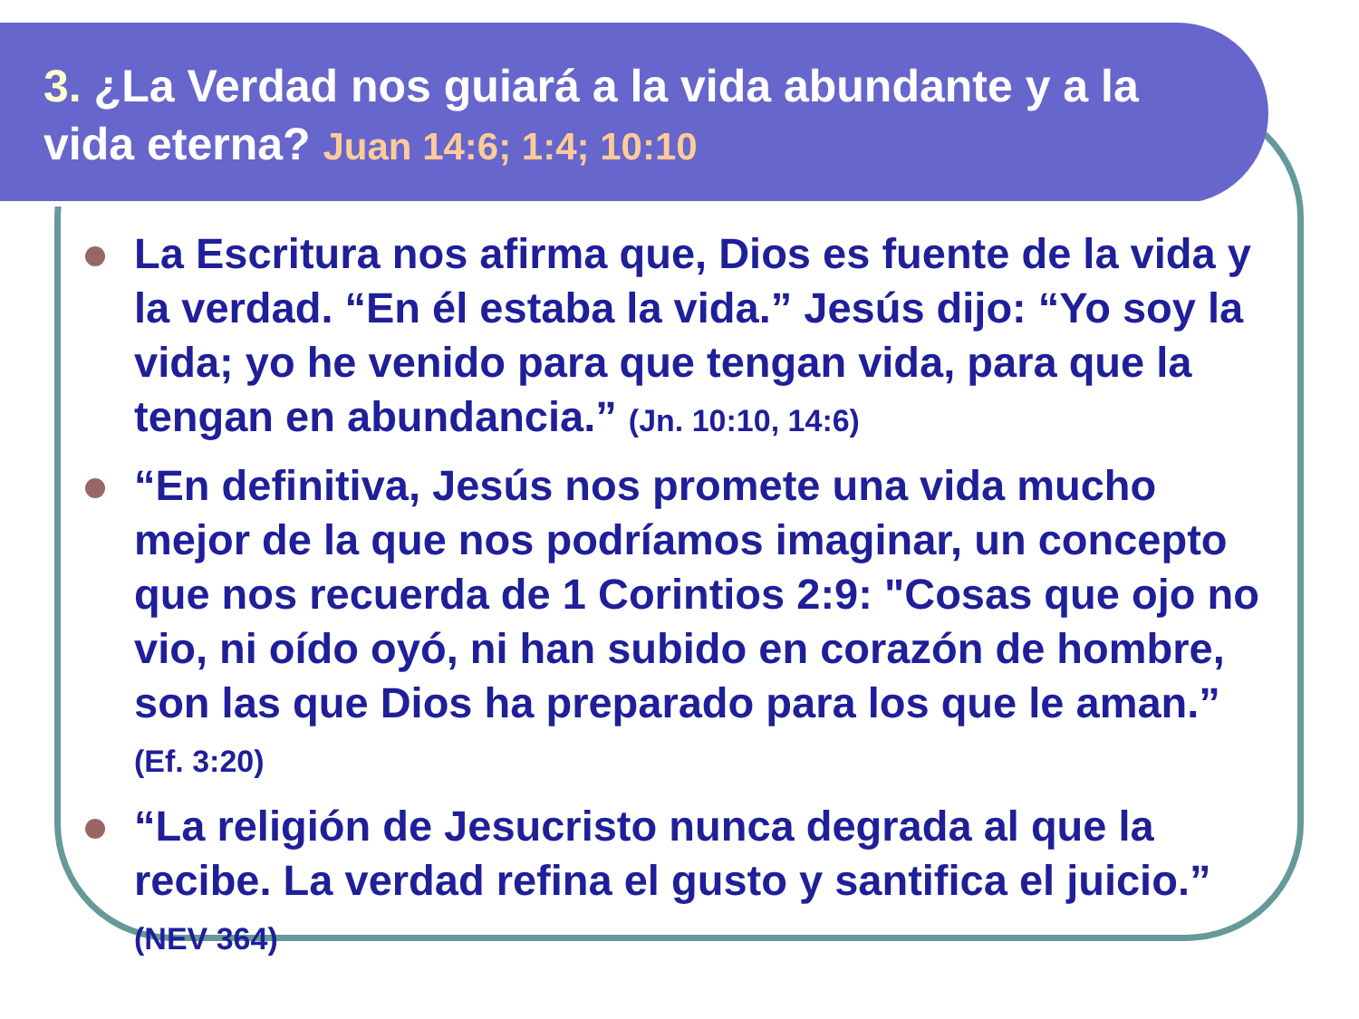3. ¿La Verdad nos guiará a la vida abundante y a la vida eterna? Juan 14:6; 1:4; 10:10
La Escritura nos afirma que, Dios es fuente de la vida y la verdad. “En él estaba la vida.” Jesús dijo: “Yo soy la vida; yo he venido para que tengan vida, para que la tengan en abundancia.” (Jn. 10:10, 14:6)
“En definitiva, Jesús nos promete una vida mucho mejor de la que nos podríamos imaginar, un concepto que nos recuerda de 1 Corintios 2:9: "Cosas que ojo no vio, ni oído oyó, ni han subido en corazón de hombre, son las que Dios ha preparado para los que le aman.” (Ef. 3:20)
“La religión de Jesucristo nunca degrada al que la recibe. La verdad refina el gusto y santifica el juicio.” (NEV 364)